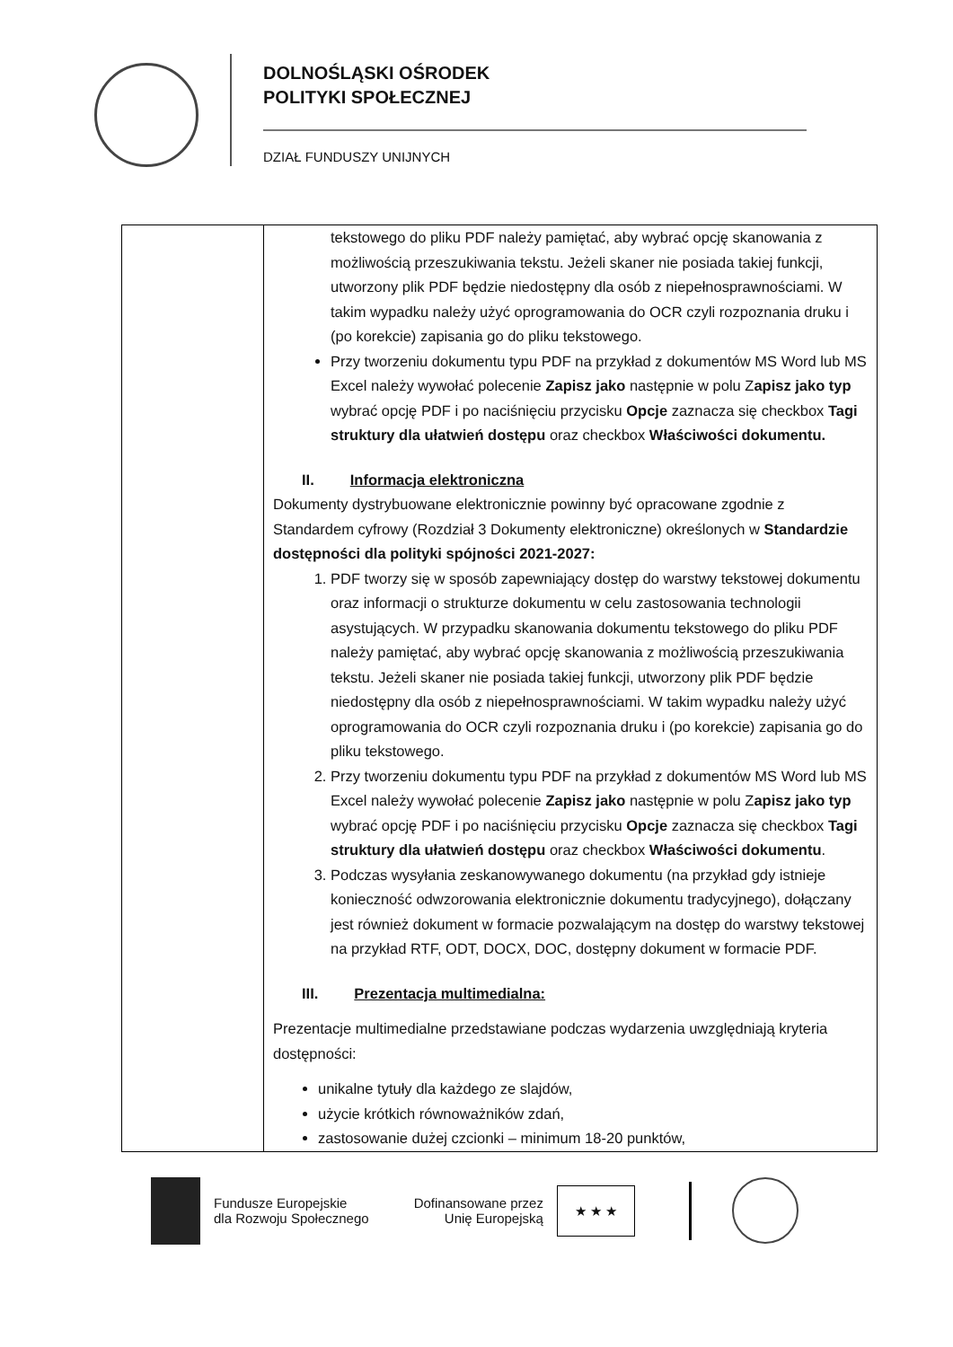DOLNOŚLĄSKI OŚRODEK
POLITYKI SPOŁECZNEJ
DZIAŁ FUNDUSZY UNIJNYCH
| | tekstowego do pliku PDF należy pamiętać, aby wybrać opcję skanowania z możliwością przeszukiwania tekstu. Jeżeli skaner nie posiada takiej funkcji, utworzony plik PDF będzie niedostępny dla osób z niepełnosprawnościami. W takim wypadku należy użyć oprogramowania do OCR czyli rozpoznania druku i (po korekcie) zapisania go do pliku tekstowego. Przy tworzeniu dokumentu typu PDF na przykład z dokumentów MS Word lub MS Excel należy wywołać polecenie Zapisz jako następnie w polu Z apisz jako typ wybrać opcję PDF i po naciśnięciu przycisku Opcje zaznacza się checkbox Tagi struktury dla ułatwień dostępu oraz checkbox Właściwości dokumentu. II. Informacja elektroniczna Dokumenty dystrybuowane elektronicznie powinny być opracowane zgodnie z Standardem cyfrowy (Rozdział 3 Dokumenty elektroniczne) określonych w Standardzie dostępności dla polityki spójności 2021-2027: 1. PDF tworzy się w sposób zapewniający dostęp do warstwy tekstowej dokumentu oraz informacji o strukturze dokumentu w celu zastosowania technologii asystujących. W przypadku skanowania dokumentu tekstowego do pliku PDF należy pamiętać, aby wybrać opcję skanowania z możliwością przeszukiwania tekstu. Jeżeli skaner nie posiada takiej funkcji, utworzony plik PDF będzie niedostępny dla osób z niepełnosprawnościami. W takim wypadku należy użyć oprogramowania do OCR czyli rozpoznania druku i (po korekcie) zapisania go do pliku tekstowego. 2. Przy tworzeniu dokumentu typu PDF na przykład z dokumentów MS Word lub MS Excel należy wywołać polecenie Zapisz jako następnie w polu Z apisz jako typ wybrać opcję PDF i po naciśnięciu przycisku Opcje zaznacza się checkbox Tagi struktury dla ułatwień dostępu oraz checkbox Właściwości dokumentu . 3. Podczas wysyłania zeskanowywanego dokumentu (na przykład gdy istnieje konieczność odwzorowania elektronicznie dokumentu tradycyjnego), dołączany jest również dokument w formacie pozwalającym na dostęp do warstwy tekstowej na przykład RTF, ODT, DOCX, DOC, dostępny dokument w formacie PDF. III. Prezentacja multimedialna: Prezentacje multimedialne przedstawiane podczas wydarzenia uwzględniają kryteria dostępności: unikalne tytuły dla każdego ze slajdów, użycie krótkich równoważników zdań, zastosowanie dużej czcionki – minimum 18-20 punktów, |
Fundusze Europejskie
dla Rozwoju Społecznego
Dofinansowane przez
Unię Europejską
★ ★ ★